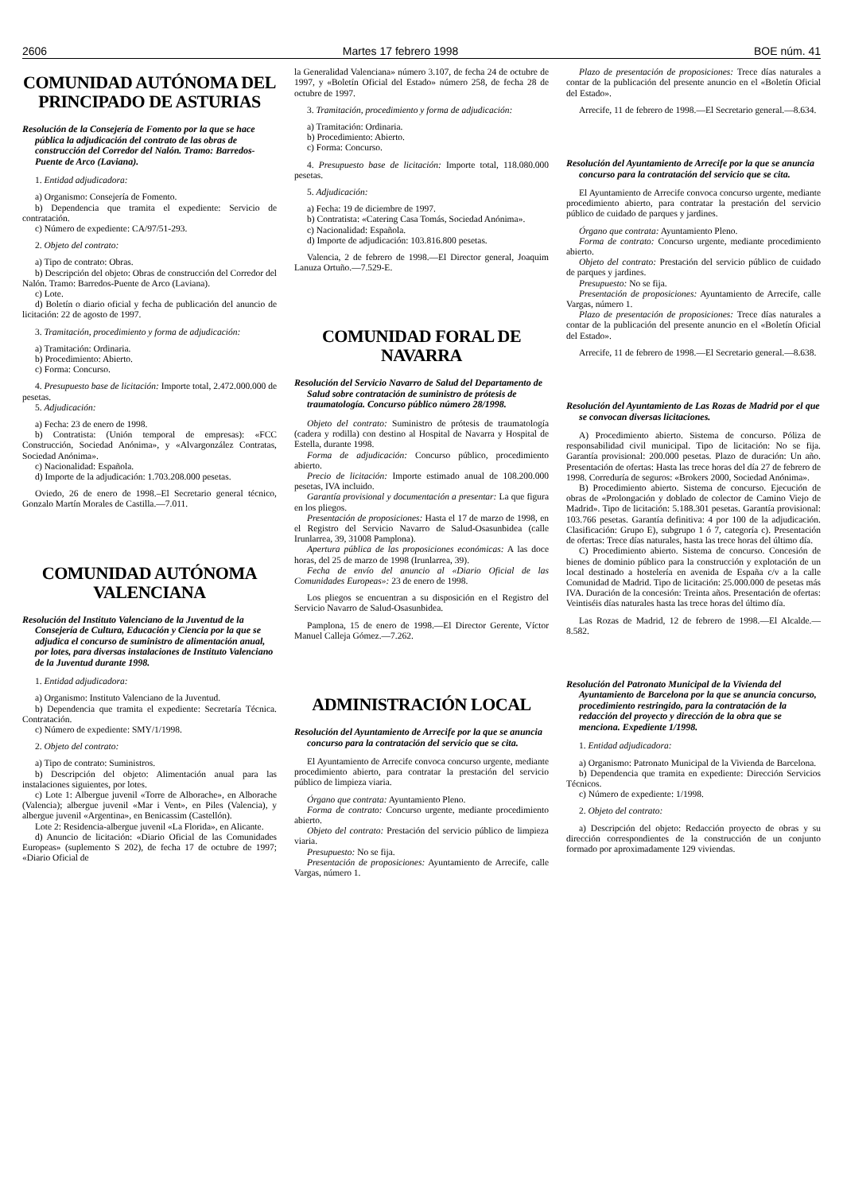2606 Martes 17 febrero 1998 BOE núm. 41
COMUNIDAD AUTÓNOMA DEL PRINCIPADO DE ASTURIAS
Resolución de la Consejería de Fomento por la que se hace pública la adjudicación del contrato de las obras de construcción del Corredor del Nalón. Tramo: Barredos-Puente de Arco (Laviana).
1. Entidad adjudicadora:
a) Organismo: Consejería de Fomento.
b) Dependencia que tramita el expediente: Servicio de contratación.
c) Número de expediente: CA/97/51-293.
2. Objeto del contrato:
a) Tipo de contrato: Obras.
b) Descripción del objeto: Obras de construcción del Corredor del Nalón. Tramo: Barredos-Puente de Arco (Laviana).
c) Lote.
d) Boletín o diario oficial y fecha de publicación del anuncio de licitación: 22 de agosto de 1997.
3. Tramitación, procedimiento y forma de adjudicación:
a) Tramitación: Ordinaria.
b) Procedimiento: Abierto.
c) Forma: Concurso.
4. Presupuesto base de licitación: Importe total, 2.472.000.000 de pesetas.
5. Adjudicación:
a) Fecha: 23 de enero de 1998.
b) Contratista: (Unión temporal de empresas): «FCC Construcción, Sociedad Anónima», y «Alvargonzález Contratas, Sociedad Anónima».
c) Nacionalidad: Española.
d) Importe de la adjudicación: 1.703.208.000 pesetas.
Oviedo, 26 de enero de 1998.–El Secretario general técnico, Gonzalo Martín Morales de Castilla.—7.011.
COMUNIDAD AUTÓNOMA VALENCIANA
Resolución del Instituto Valenciano de la Juventud de la Consejería de Cultura, Educación y Ciencia por la que se adjudica el concurso de suministro de alimentación anual, por lotes, para diversas instalaciones de Instituto Valenciano de la Juventud durante 1998.
1. Entidad adjudicadora:
a) Organismo: Instituto Valenciano de la Juventud.
b) Dependencia que tramita el expediente: Secretaría Técnica. Contratación.
c) Número de expediente: SMY/1/1998.
2. Objeto del contrato:
a) Tipo de contrato: Suministros.
b) Descripción del objeto: Alimentación anual para las instalaciones siguientes, por lotes.
c) Lote 1: Albergue juvenil «Torre de Alborache», en Alborache (Valencia); albergue juvenil «Mar i Vent», en Piles (Valencia), y albergue juvenil «Argentina», en Benicassim (Castellón).
Lote 2: Residencia-albergue juvenil «La Florida», en Alicante.
d) Anuncio de licitación: «Diario Oficial de las Comunidades Europeas» (suplemento S 202), de fecha 17 de octubre de 1997; «Diario Oficial de
la Generalidad Valenciana» número 3.107, de fecha 24 de octubre de 1997, y «Boletín Oficial del Estado» número 258, de fecha 28 de octubre de 1997.
3. Tramitación, procedimiento y forma de adjudicación:
a) Tramitación: Ordinaria.
b) Procedimiento: Abierto.
c) Forma: Concurso.
4. Presupuesto base de licitación: Importe total, 118.080.000 pesetas.
5. Adjudicación:
a) Fecha: 19 de diciembre de 1997.
b) Contratista: «Catering Casa Tomás, Sociedad Anónima».
c) Nacionalidad: Española.
d) Importe de adjudicación: 103.816.800 pesetas.
Valencia, 2 de febrero de 1998.—El Director general, Joaquim Lanuza Ortuño.—7.529-E.
COMUNIDAD FORAL DE NAVARRA
Resolución del Servicio Navarro de Salud del Departamento de Salud sobre contratación de suministro de prótesis de traumatología. Concurso público número 28/1998.
Objeto del contrato: Suministro de prótesis de traumatología (cadera y rodilla) con destino al Hospital de Navarra y Hospital de Estella, durante 1998.
Forma de adjudicación: Concurso público, procedimiento abierto.
Precio de licitación: Importe estimado anual de 108.200.000 pesetas, IVA incluido.
Garantía provisional y documentación a presentar: La que figura en los pliegos.
Presentación de proposiciones: Hasta el 17 de marzo de 1998, en el Registro del Servicio Navarro de Salud-Osasunbidea (calle Irunlarrea, 39, 31008 Pamplona).
Apertura pública de las proposiciones económicas: A las doce horas, del 25 de marzo de 1998 (Irunlarrea, 39).
Fecha de envío del anuncio al «Diario Oficial de las Comunidades Europeas»: 23 de enero de 1998.
Los pliegos se encuentran a su disposición en el Registro del Servicio Navarro de Salud-Osasunbidea.
Pamplona, 15 de enero de 1998.—El Director Gerente, Víctor Manuel Calleja Gómez.—7.262.
ADMINISTRACIÓN LOCAL
Resolución del Ayuntamiento de Arrecife por la que se anuncia concurso para la contratación del servicio que se cita.
El Ayuntamiento de Arrecife convoca concurso urgente, mediante procedimiento abierto, para contratar la prestación del servicio público de limpieza viaria.
Órgano que contrata: Ayuntamiento Pleno.
Forma de contrato: Concurso urgente, mediante procedimiento abierto.
Objeto del contrato: Prestación del servicio público de limpieza viaria.
Presupuesto: No se fija.
Presentación de proposiciones: Ayuntamiento de Arrecife, calle Vargas, número 1.
Plazo de presentación de proposiciones: Trece días naturales a contar de la publicación del presente anuncio en el «Boletín Oficial del Estado».
Arrecife, 11 de febrero de 1998.—El Secretario general.—8.634.
Resolución del Ayuntamiento de Arrecife por la que se anuncia concurso para la contratación del servicio que se cita.
El Ayuntamiento de Arrecife convoca concurso urgente, mediante procedimiento abierto, para contratar la prestación del servicio público de cuidado de parques y jardines.
Órgano que contrata: Ayuntamiento Pleno.
Forma de contrato: Concurso urgente, mediante procedimiento abierto.
Objeto del contrato: Prestación del servicio público de cuidado de parques y jardines.
Presupuesto: No se fija.
Presentación de proposiciones: Ayuntamiento de Arrecife, calle Vargas, número 1.
Plazo de presentación de proposiciones: Trece días naturales a contar de la publicación del presente anuncio en el «Boletín Oficial del Estado».
Arrecife, 11 de febrero de 1998.—El Secretario general.—8.638.
Resolución del Ayuntamiento de Las Rozas de Madrid por el que se convocan diversas licitaciones.
A) Procedimiento abierto. Sistema de concurso. Póliza de responsabilidad civil municipal. Tipo de licitación: No se fija. Garantía provisional: 200.000 pesetas. Plazo de duración: Un año. Presentación de ofertas: Hasta las trece horas del día 27 de febrero de 1998. Correduría de seguros: «Brokers 2000, Sociedad Anónima».
B) Procedimiento abierto. Sistema de concurso. Ejecución de obras de «Prolongación y doblado de colector de Camino Viejo de Madrid». Tipo de licitación: 5.188.301 pesetas. Garantía provisional: 103.766 pesetas. Garantía definitiva: 4 por 100 de la adjudicación. Clasificación: Grupo E), subgrupo 1 ó 7, categoría c). Presentación de ofertas: Trece días naturales, hasta las trece horas del último día.
C) Procedimiento abierto. Sistema de concurso. Concesión de bienes de dominio público para la construcción y explotación de un local destinado a hostelería en avenida de España c/v a la calle Comunidad de Madrid. Tipo de licitación: 25.000.000 de pesetas más IVA. Duración de la concesión: Treinta años. Presentación de ofertas: Veintiséis días naturales hasta las trece horas del último día.
Las Rozas de Madrid, 12 de febrero de 1998.—El Alcalde.—8.582.
Resolución del Patronato Municipal de la Vivienda del Ayuntamiento de Barcelona por la que se anuncia concurso, procedimiento restringido, para la contratación de la redacción del proyecto y dirección de la obra que se menciona. Expediente 1/1998.
1. Entidad adjudicadora:
a) Organismo: Patronato Municipal de la Vivienda de Barcelona.
b) Dependencia que tramita en expediente: Dirección Servicios Técnicos.
c) Número de expediente: 1/1998.
2. Objeto del contrato:
a) Descripción del objeto: Redacción proyecto de obras y su dirección correspondientes de la construcción de un conjunto formado por aproximadamente 129 viviendas.